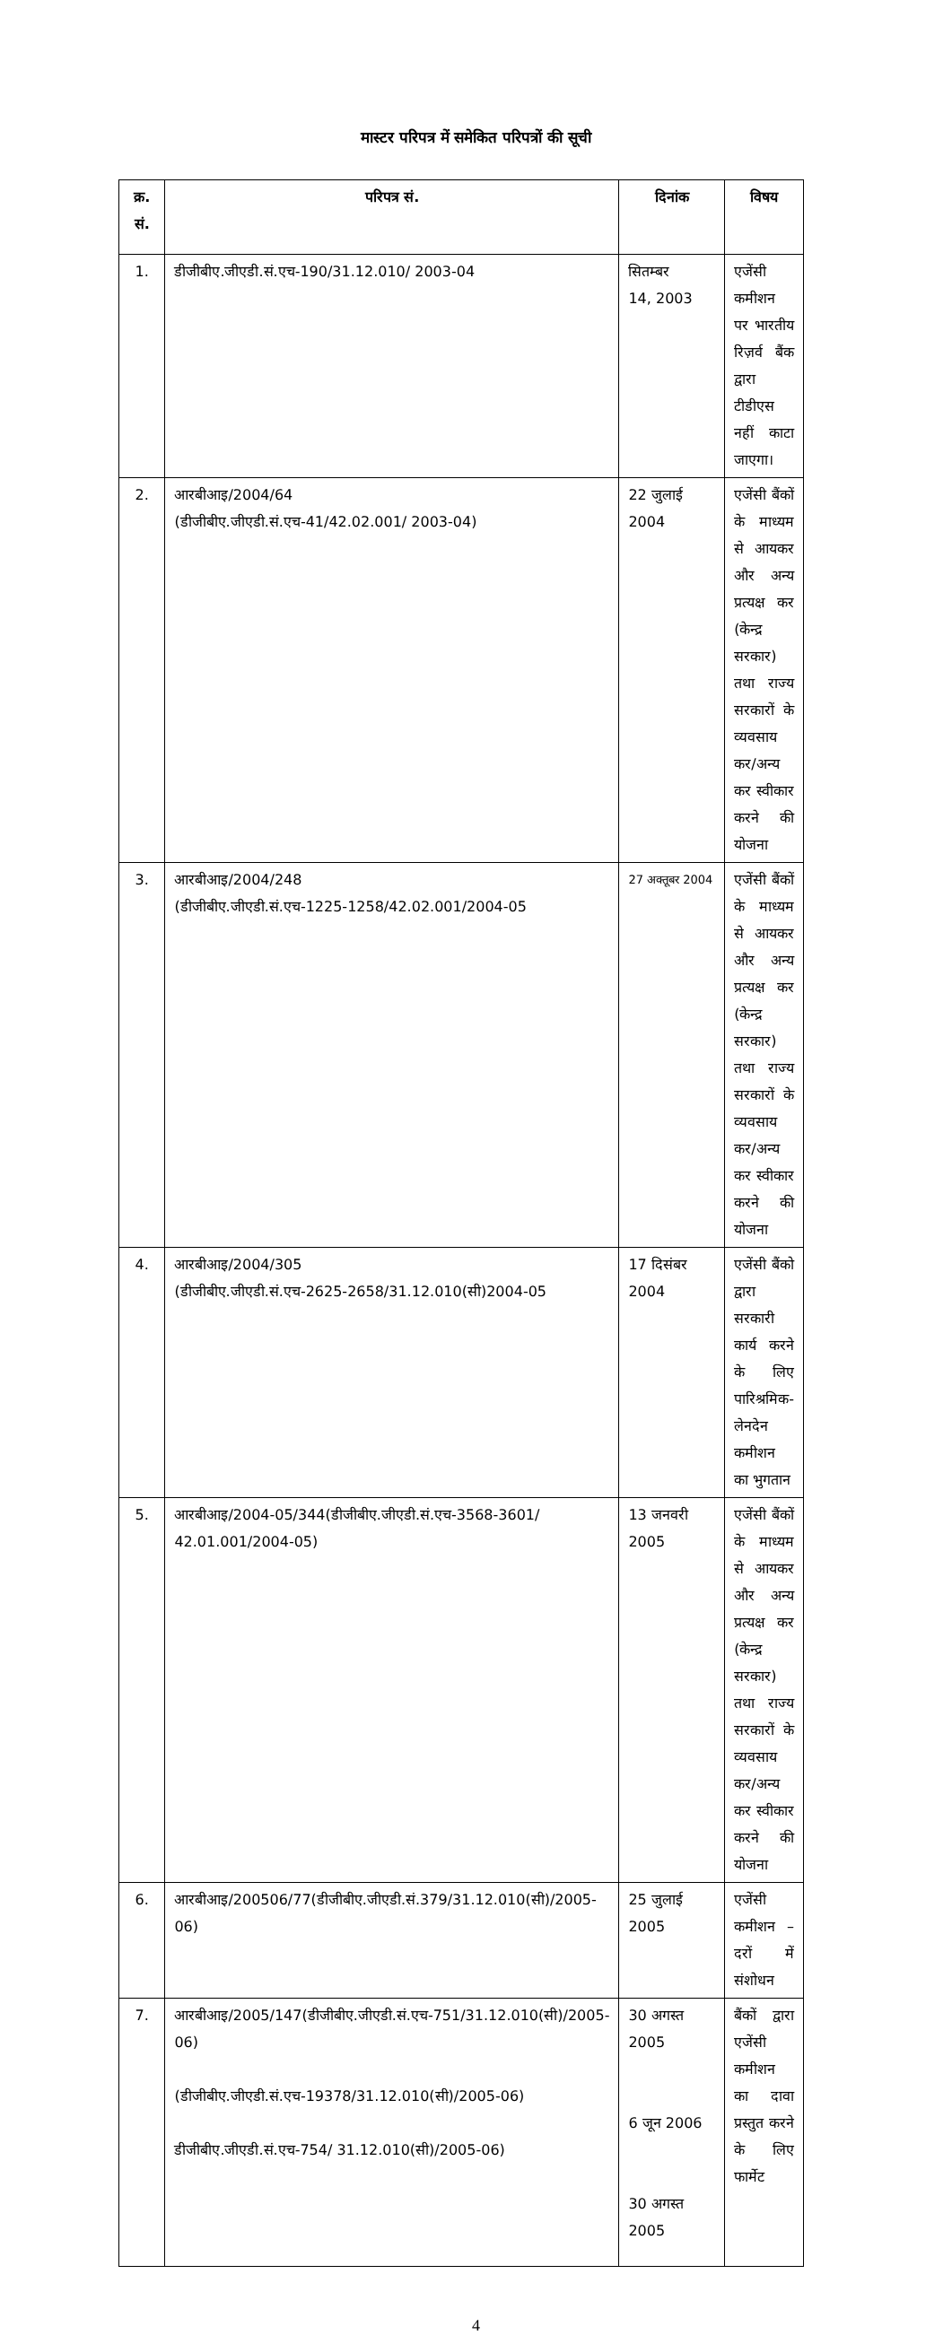मास्टर परिपत्र में समेकित परिपत्रों की सूची
| क्र. सं. | परिपत्र सं. | दिनांक | विषय |
| --- | --- | --- | --- |
| 1. | डीजीबीए.जीएडी.सं.एच-190/31.12.010/ 2003-04 | सितम्बर 14, 2003 | एजेंसी कमीशन पर भारतीय रिज़र्व बैंक द्वारा टीडीएस नहीं काटा जाएगा। |
| 2. | आरबीआइ/2004/64 (डीजीबीए.जीएडी.सं.एच-41/42.02.001/ 2003-04) | 22 जुलाई 2004 | एजेंसी बैंकों के माध्यम से आयकर और अन्य प्रत्यक्ष कर (केन्द्र सरकार) तथा राज्य सरकारों के व्यवसाय कर/अन्य कर स्वीकार करने की योजना |
| 3. | आरबीआइ/2004/248 (डीजीबीए.जीएडी.सं.एच-1225-1258/42.02.001/2004-05 | 27 अक्तूबर 2004 | एजेंसी बैंकों के माध्यम से आयकर और अन्य प्रत्यक्ष कर (केन्द्र सरकार) तथा राज्य सरकारों के व्यवसाय कर/अन्य कर स्वीकार करने की योजना |
| 4. | आरबीआइ/2004/305 (डीजीबीए.जीएडी.सं.एच-2625-2658/31.12.010(सी)2004-05 | 17 दिसंबर 2004 | एजेंसी बैंको द्वारा सरकारी कार्य करने के लिए पारिश्रमिक-लेनदेन कमीशन का भुगतान |
| 5. | आरबीआइ/2004-05/344(डीजीबीए.जीएडी.सं.एच-3568-3601/ 42.01.001/2004-05) | 13 जनवरी 2005 | एजेंसी बैंकों के माध्यम से आयकर और अन्य प्रत्यक्ष कर (केन्द्र सरकार) तथा राज्य सरकारों के व्यवसाय कर/अन्य कर स्वीकार करने की योजना |
| 6. | आरबीआइ/200506/77(डीजीबीए.जीएडी.सं.379/31.12.010(सी)/2005-06) | 25 जुलाई 2005 | एजेंसी कमीशन –दरों में संशोधन |
| 7. | आरबीआइ/2005/147(डीजीबीए.जीएडी.सं.एच-751/31.12.010(सी)/2005-06) (डीजीबीए.जीएडी.सं.एच-19378/31.12.010(सी)/2005-06) डीजीबीए.जीएडी.सं.एच-754/ 31.12.010(सी)/2005-06) | 30 अगस्त 2005 6 जून 2006 30 अगस्त 2005 | बैंकों द्वारा एजेंसी कमीशन का दावा प्रस्तुत करने के लिए फार्मेट |
4